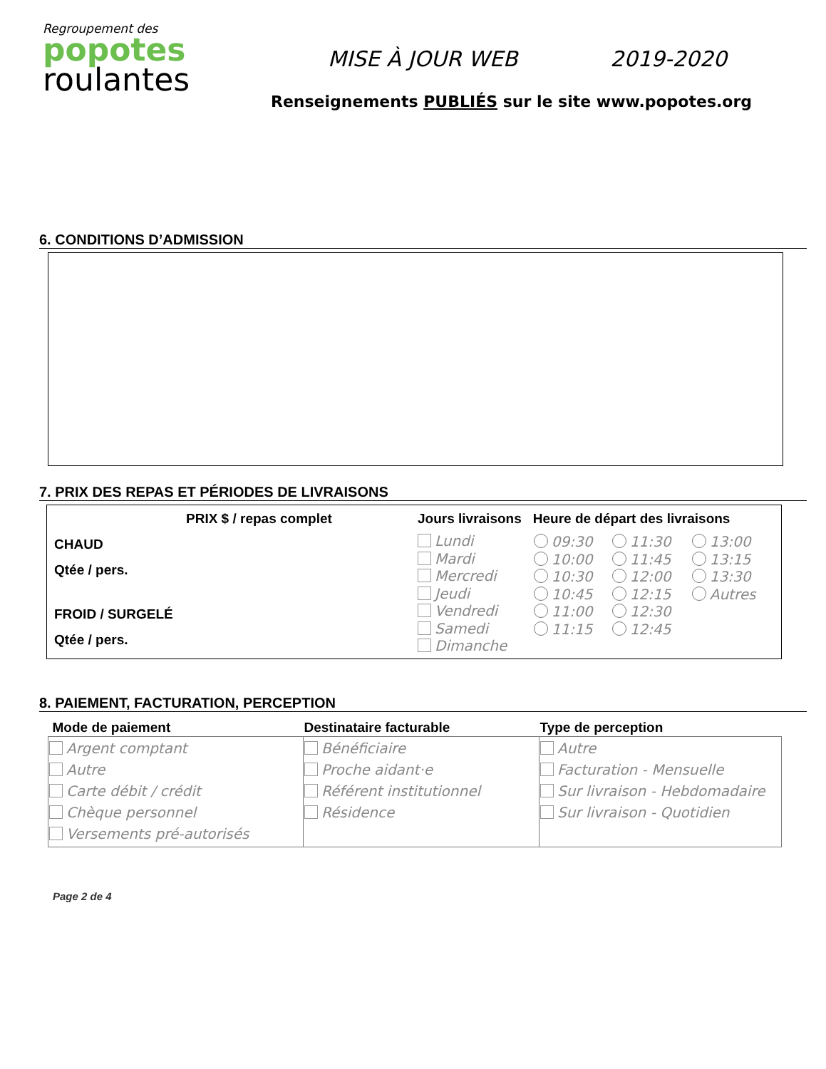Regroupement des
popotes
roulantes
MISE À JOUR WEB 2019-2020
Renseignements PUBLIÉS sur le site www.popotes.org
6. CONDITIONS D’ADMISSION
7. PRIX DES REPAS ET PÉRIODES DE LIVRAISONS
| PRIX $ / repas complet CHAUD Qtée / pers. FROID / SURGELÉ Qtée / pers. | Jours livraisons Lundi Mardi Mercredi Jeudi Vendredi Samedi Dimanche | Heure de départ des livraisons / 09:30 10:00 10:30 10:45 11:00 11:15 / 11:30 11:45 12:00 12:15 12:30 12:45 / 13:00 13:15 13:30 Autres / |
8. PAIEMENT, FACTURATION, PERCEPTION
| Mode de paiement | Destinataire facturable | Type de perception |
| --- | --- | --- |
| Argent comptant Autre Carte débit / crédit Chèque personnel Versements pré-autorisés | Bénéficiaire Proche aidant·e Référent institutionnel Résidence | Autre Facturation - Mensuelle Sur livraison - Hebdomadaire Sur livraison - Quotidien |
Page 2 de 4